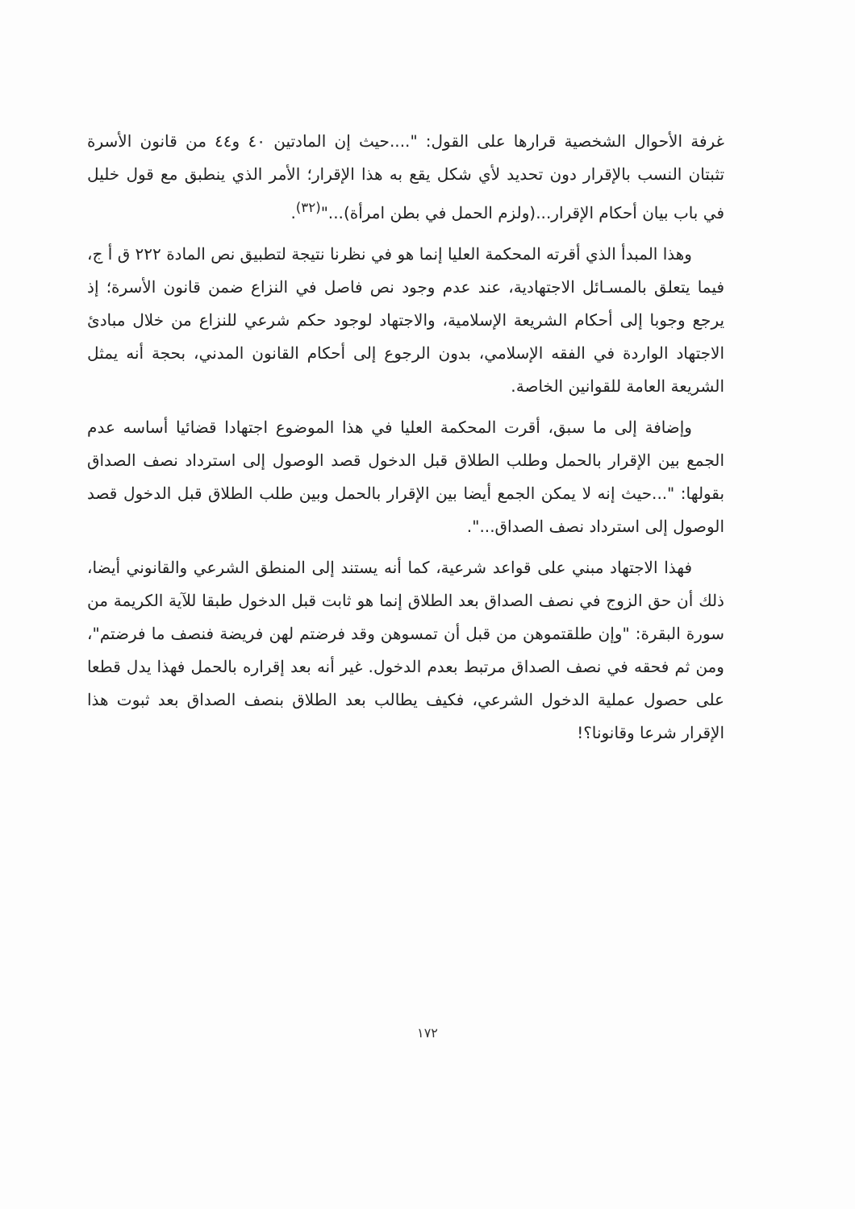غرفة الأحوال الشخصية قرارها على القول: "....حيث إن المادتين ٤٠ و٤٤ من قانون الأسرة تثبتان النسب بالإقرار دون تحديد لأي شكل يقع به هذا الإقرار؛ الأمر الذي ينطبق مع قول خليل في باب بيان أحكام الإقرار...(ولزم الحمل في بطن امرأة)..."<sup>(٣٢)</sup>.
وهذا المبدأ الذي أقرته المحكمة العليا إنما هو في نظرنا نتيجة لتطبيق نص المادة ٢٢٢ ق أ ج، فيما يتعلق بالمسـائل الاجتهادية، عند عدم وجود نص فاصل في النزاع ضمن قانون الأسرة؛ إذ يرجع وجوبا إلى أحكام الشريعة الإسلامية، والاجتهاد لوجود حكم شرعي للنزاع من خلال مبادئ الاجتهاد الواردة في الفقه الإسلامي، بدون الرجوع إلى أحكام القانون المدني، بحجة أنه يمثل الشريعة العامة للقوانين الخاصة.
وإضافة إلى ما سبق، أقرت المحكمة العليا في هذا الموضوع اجتهادا قضائيا أساسه عدم الجمع بين الإقرار بالحمل وطلب الطلاق قبل الدخول قصد الوصول إلى استرداد نصف الصداق بقولها: "...حيث إنه لا يمكن الجمع أيضا بين الإقرار بالحمل وبين طلب الطلاق قبل الدخول قصد الوصول إلى استرداد نصف الصداق...".
فهذا الاجتهاد مبني على قواعد شرعية، كما أنه يستند إلى المنطق الشرعي والقانوني أيضا، ذلك أن حق الزوج في نصف الصداق بعد الطلاق إنما هو ثابت قبل الدخول طبقا للآية الكريمة من سورة البقرة: "وإن طلقتموهن من قبل أن تمسوهن وقد فرضتم لهن فريضة فنصف ما فرضتم"، ومن ثم فحقه في نصف الصداق مرتبط بعدم الدخول. غير أنه بعد إقراره بالحمل فهذا يدل قطعا على حصول عملية الدخول الشرعي، فكيف يطالب بعد الطلاق بنصف الصداق بعد ثبوت هذا الإقرار شرعا وقانونا؟!
١٧٢